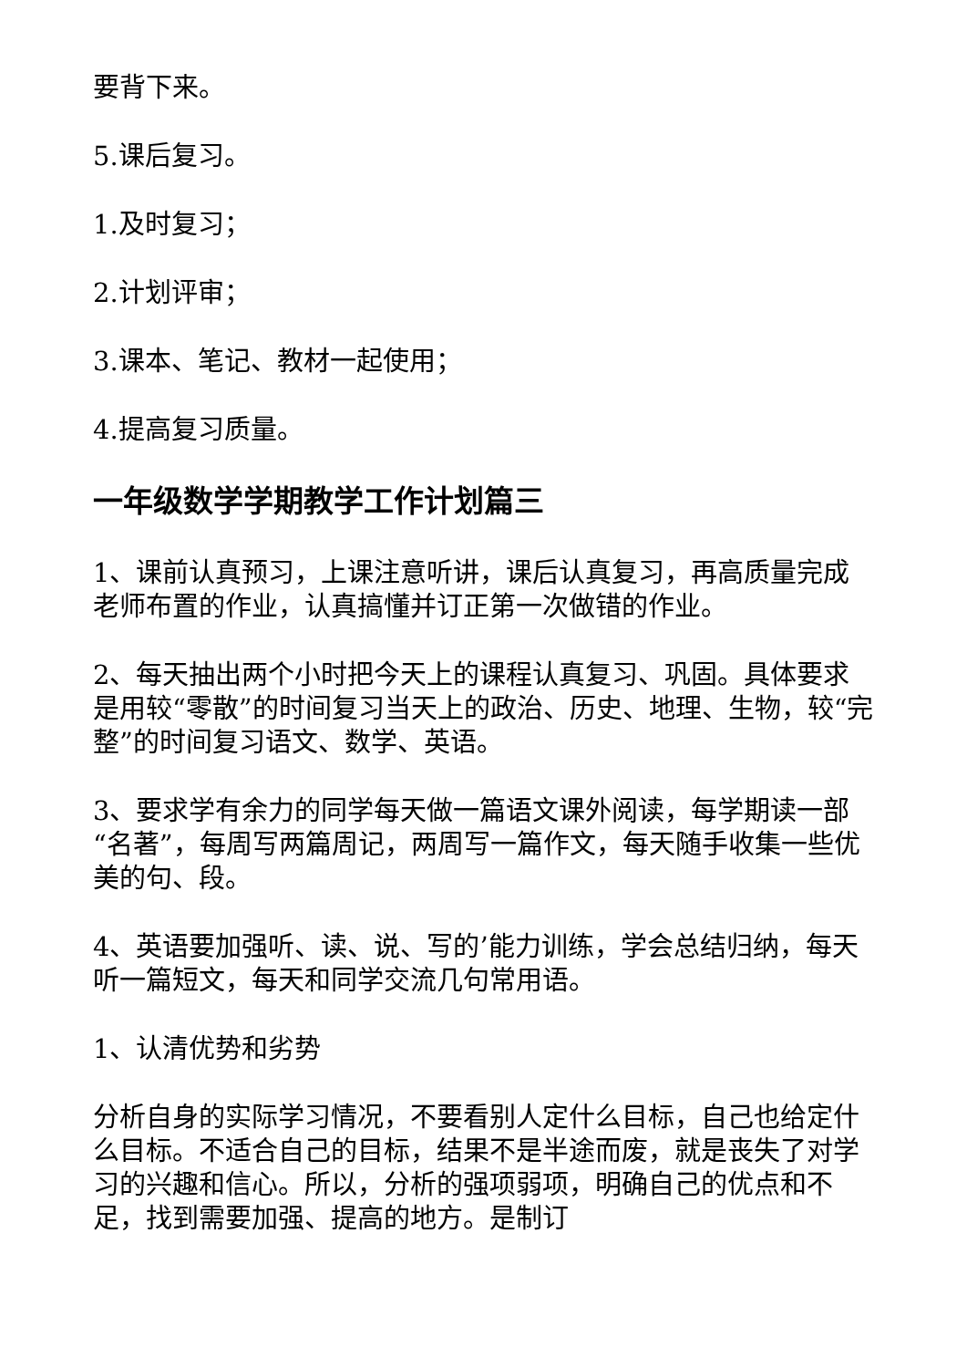要背下来。
5.课后复习。
1.及时复习；
2.计划评审；
3.课本、笔记、教材一起使用；
4.提高复习质量。
一年级数学学期教学工作计划篇三
1、课前认真预习，上课注意听讲，课后认真复习，再高质量完成老师布置的作业，认真搞懂并订正第一次做错的作业。
2、每天抽出两个小时把今天上的课程认真复习、巩固。具体要求是用较“零散”的时间复习当天上的政治、历史、地理、生物，较“完整”的时间复习语文、数学、英语。
3、要求学有余力的同学每天做一篇语文课外阅读，每学期读一部“名著”，每周写两篇周记，两周写一篇作文，每天随手收集一些优美的句、段。
4、英语要加强听、读、说、写的’能力训练，学会总结归纳，每天听一篇短文，每天和同学交流几句常用语。
1、认清优势和劣势
分析自身的实际学习情况，不要看别人定什么目标，自己也给定什么目标。不适合自己的目标，结果不是半途而废，就是丧失了对学习的兴趣和信心。所以，分析的强项弱项，明确自己的优点和不足，找到需要加强、提高的地方。是制订